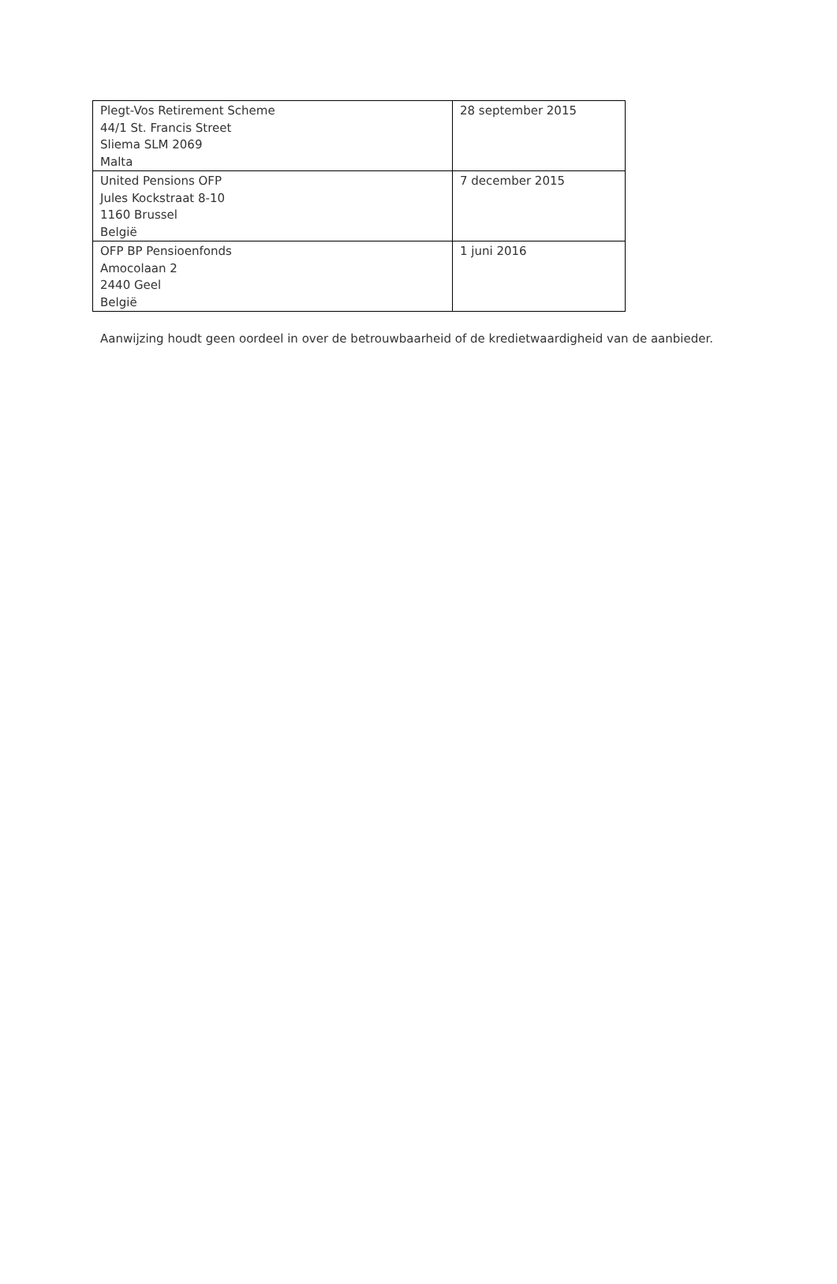| Plegt-Vos Retirement Scheme 44/1 St. Francis Street Sliema SLM 2069 Malta | 28 september 2015 |
| United Pensions OFP Jules Kockstraat 8-10 1160 Brussel België | 7 december 2015 |
| OFP BP Pensioenfonds Amocolaan 2 2440 Geel België | 1 juni 2016 |
Aanwijzing houdt geen oordeel in over de betrouwbaarheid of de kredietwaardigheid van de aanbieder.